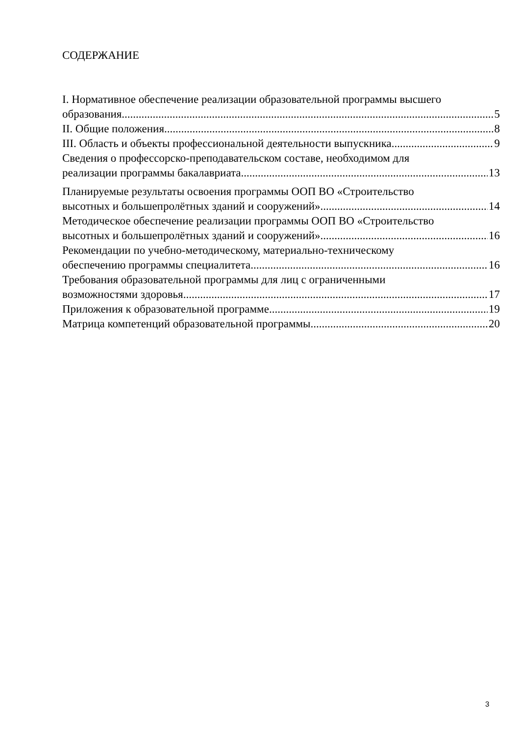СОДЕРЖАНИЕ
I. Нормативное обеспечение реализации образовательной программы высшего
образования 5
II. Общие положения 8
III. Область и объекты профессиональной деятельности выпускника 9
Сведения о профессорско-преподавательском составе, необходимом для
реализации программы бакалавриата 13
Планируемые результаты освоения программы ООП ВО «Строительство
высотных и большепролётных зданий и сооружений» 14
Методическое обеспечение реализации программы ООП ВО «Строительство
высотных и большепролётных зданий и сооружений» 16
Рекомендации по учебно-методическому, материально-техническому
обеспечению программы специалитета 16
Требования образовательной программы для лиц с ограниченными
возможностями здоровья 17
Приложения к образовательной программе 19
Матрица компетенций образовательной программы 20
3